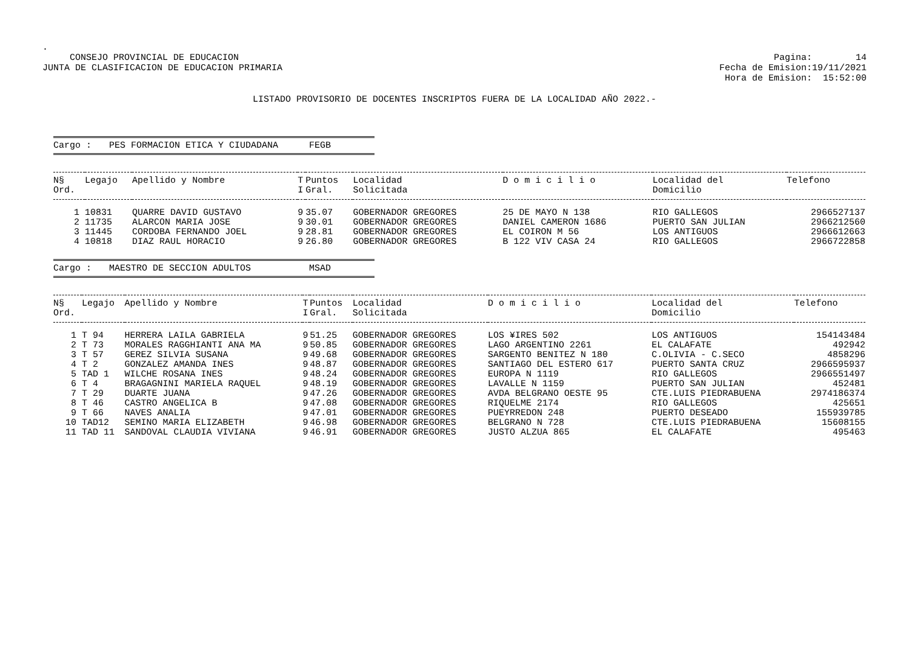.
CONSEJO PROVINCIAL DE EDUCACION
JUNTA DE CLASIFICACION DE EDUCACION PRIMARIA
Pagina: 14
Fecha de Emision:19/11/2021
Hora de Emision: 15:52:00
LISTADO PROVISORIO DE DOCENTES INSCRIPTOS FUERA DE LA LOCALIDAD AÑO 2022.-
Cargo : PES FORMACION ETICA Y CIUDADANA FEGB
| N§ Ord. | Legajo | Apellido y Nombre | T I | Puntos Gral. | Localidad Solicitada | D o m i c i l i o | Localidad del Domicilio | Telefono |
| --- | --- | --- | --- | --- | --- | --- | --- | --- |
| 1 | 10831 | QUARRE DAVID GUSTAVO | 9 | 35.07 | GOBERNADOR GREGORES | 25 DE MAYO N 138 | RIO GALLEGOS | 2966527137 |
| 2 | 11735 | ALARCON MARIA JOSE | 9 | 30.01 | GOBERNADOR GREGORES | DANIEL CAMERON 1686 | PUERTO SAN JULIAN | 2966212560 |
| 3 | 11445 | CORDOBA FERNANDO JOEL | 9 | 28.81 | GOBERNADOR GREGORES | EL COIRON M 56 | LOS ANTIGUOS | 2966612663 |
| 4 | 10818 | DIAZ RAUL HORACIO | 9 | 26.80 | GOBERNADOR GREGORES | B 122 VIV CASA 24 | RIO GALLEGOS | 2966722858 |
Cargo : MAESTRO DE SECCION ADULTOS MSAD
| N§ Ord. | Legajo | Apellido y Nombre | T I | Puntos Gral. | Localidad Solicitada | D o m i c i l i o | Localidad del Domicilio | Telefono |
| --- | --- | --- | --- | --- | --- | --- | --- | --- |
| 1 | T 94 | HERRERA LAILA GABRIELA | 9 | 51.25 | GOBERNADOR GREGORES | LOS ¥IRES 502 | LOS ANTIGUOS | 154143484 |
| 2 | T 73 | MORALES RAGGHIANTI ANA MA | 9 | 50.85 | GOBERNADOR GREGORES | LAGO ARGENTINO 2261 | EL CALAFATE | 492942 |
| 3 | T 57 | GEREZ SILVIA SUSANA | 9 | 49.68 | GOBERNADOR GREGORES | SARGENTO BENITEZ N 180 | C.OLIVIA - C.SECO | 4858296 |
| 4 | T 2 | GONZALEZ AMANDA INES | 9 | 48.87 | GOBERNADOR GREGORES | SANTIAGO DEL ESTERO 617 | PUERTO SANTA CRUZ | 2966595937 |
| 5 | TAD 1 | WILCHE ROSANA INES | 9 | 48.24 | GOBERNADOR GREGORES | EUROPA N 1119 | RIO GALLEGOS | 2966551497 |
| 6 | T 4 | BRAGAGNINI MARIELA RAQUEL | 9 | 48.19 | GOBERNADOR GREGORES | LAVALLE N 1159 | PUERTO SAN JULIAN | 452481 |
| 7 | T 29 | DUARTE JUANA | 9 | 47.26 | GOBERNADOR GREGORES | AVDA BELGRANO OESTE 95 | CTE.LUIS PIEDRABUENA | 2974186374 |
| 8 | T 46 | CASTRO ANGELICA B | 9 | 47.08 | GOBERNADOR GREGORES | RIQUELME 2174 | RIO GALLEGOS | 425651 |
| 9 | T 66 | NAVES ANALIA | 9 | 47.01 | GOBERNADOR GREGORES | PUEYRREDON 248 | PUERTO DESEADO | 155939785 |
| 10 | TAD12 | SEMINO MARIA ELIZABETH | 9 | 46.98 | GOBERNADOR GREGORES | BELGRANO N 728 | CTE.LUIS PIEDRABUENA | 15608155 |
| 11 | TAD 11 | SANDOVAL CLAUDIA VIVIANA | 9 | 46.91 | GOBERNADOR GREGORES | JUSTO ALZUA 865 | EL CALAFATE | 495463 |